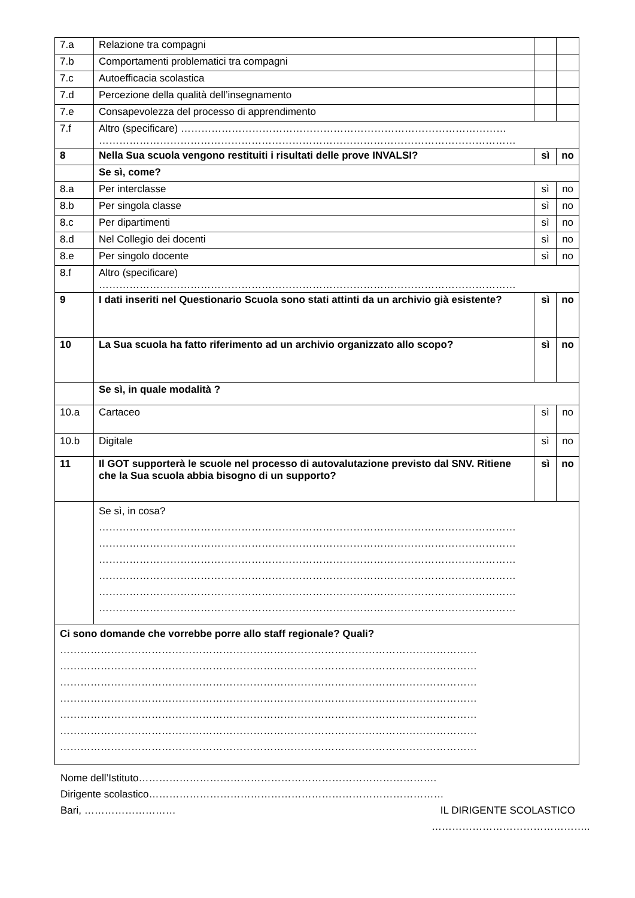| 7.a | Relazione tra compagni | | |
| 7.b | Comportamenti problematici tra compagni | | |
| 7.c | Autoefficacia scolastica | | |
| 7.d | Percezione della qualità dell’insegnamento | | |
| 7.e | Consapevolezza del processo di apprendimento | | |
| 7.f | Altro (specificare) …………………………………………………………………………………… …………………………………………………………………………………………………………… | | |
| 8 | Nella Sua scuola vengono restituiti i risultati delle prove INVALSI? | sì | no |
| | Se sì, come? | | |
| 8.a | Per interclasse | sì | no |
| 8.b | Per singola classe | sì | no |
| 8.c | Per dipartimenti | sì | no |
| 8.d | Nel Collegio dei docenti | sì | no |
| 8.e | Per singolo docente | sì | no |
| 8.f | Altro (specificare) …………………………………………………………………………………………………………… | | |
| 9 | I dati inseriti nel Questionario Scuola sono stati attinti da un archivio già esistente? | sì | no |
| 10 | La Sua scuola ha fatto riferimento ad un archivio organizzato allo scopo? | sì | no |
| | Se sì, in quale modalità ? | | |
| 10.a | Cartaceo | sì | no |
| 10.b | Digitale | sì | no |
| 11 | Il GOT supporterà le scuole nel processo di autovalutazione previsto dal SNV. Ritiene che la Sua scuola abbia bisogno di un supporto? | sì | no |
| | Se sì, in cosa? …………………………………………………………………………………………………………… …………………………………………………………………………………………………………… …………………………………………………………………………………………………………… …………………………………………………………………………………………………………… …………………………………………………………………………………………………………… …………………………………………………………………………………………………………… | | |
| Ci sono domande che vorrebbe porre allo staff regionale? Quali? …………………………………………………………………………………………………………… …………………………………………………………………………………………………………… …………………………………………………………………………………………………………… …………………………………………………………………………………………………………… …………………………………………………………………………………………………………… …………………………………………………………………………………………………………… …………………………………………………………………………………………………………… | | | |
Nome dell’Istituto…………………………………………………………………………….
Dirigente scolastico……………………………………………………………………………
Bari, ……………………… IL DIRIGENTE SCOLASTICO
………………………………………..